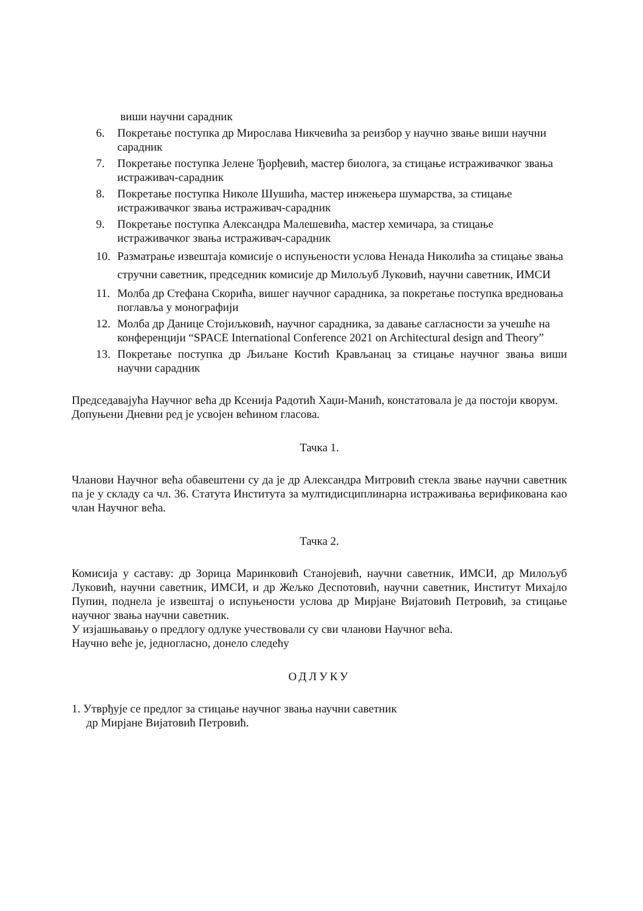виши научни сарадник
6. Покретање поступка др Мирослава Никчевића за реизбор у научно звање виши научни сарадник
7. Покретање поступка Јелене Ђорђевић, мастер биолога, за стицање истраживачког звања истраживач-сарадник
8. Покретање поступка Николе Шушића, мастер инжењера шумарства, за стицање истраживачког звања истраживач-сарадник
9. Покретање поступка Александра Малешевића, мастер хемичара, за стицање истраживачког звања истраживач-сарадник
10. Разматрање извештаја комисије о испуњености услова Ненада Николића за стицање звања стручни саветник, председник комисије др Милољуб Луковић, научни саветник, ИМСИ
11. Молба др Стефана Скорића, вишег научног сарадника, за покретање поступка вредновања поглавља у монографији
12. Молба др Данице Стојиљковић, научног сарадника, за давање сагласности за учешће на конференцији “SPACE International Conference 2021 on Architectural design and Theory”
13. Покретање поступка др Љиљане Костић Крављанац за стицање научног звања виши научни сарадник
Председавајућа Научног већа др Ксенија Радотић Хаџи-Манић, констатовала је да постоји кворум. Допуњени Дневни ред је усвојен већином гласова.
Тачка 1.
Чланови Научног већа обавештени су да је др Александра Митровић стекла звање научни саветник па је у складу са чл. 36. Статута Института за мултидисциплинарна истраживања верификована као члан Научног већа.
Тачка 2.
Комисија у саставу: др Зорица Маринковић Станојевић, научни саветник, ИМСИ, др Милољуб Луковић, научни саветник, ИМСИ, и др Жељко Деспотовић, научни саветник, Институт Михајло Пупин, поднела је извештај о испуњености услова др Мирјане Вијатовић Петровић, за стицање научног звања научни саветник.
У изјашњавању о предлогу одлуке учествовали су сви чланови Научног већа.
Научно веће је, једногласно, донело следећу
ОДЛУКУ
1. Утврђује се предлог за стицање научног звања научни саветник
др Мирјане Вијатовић Петровић.